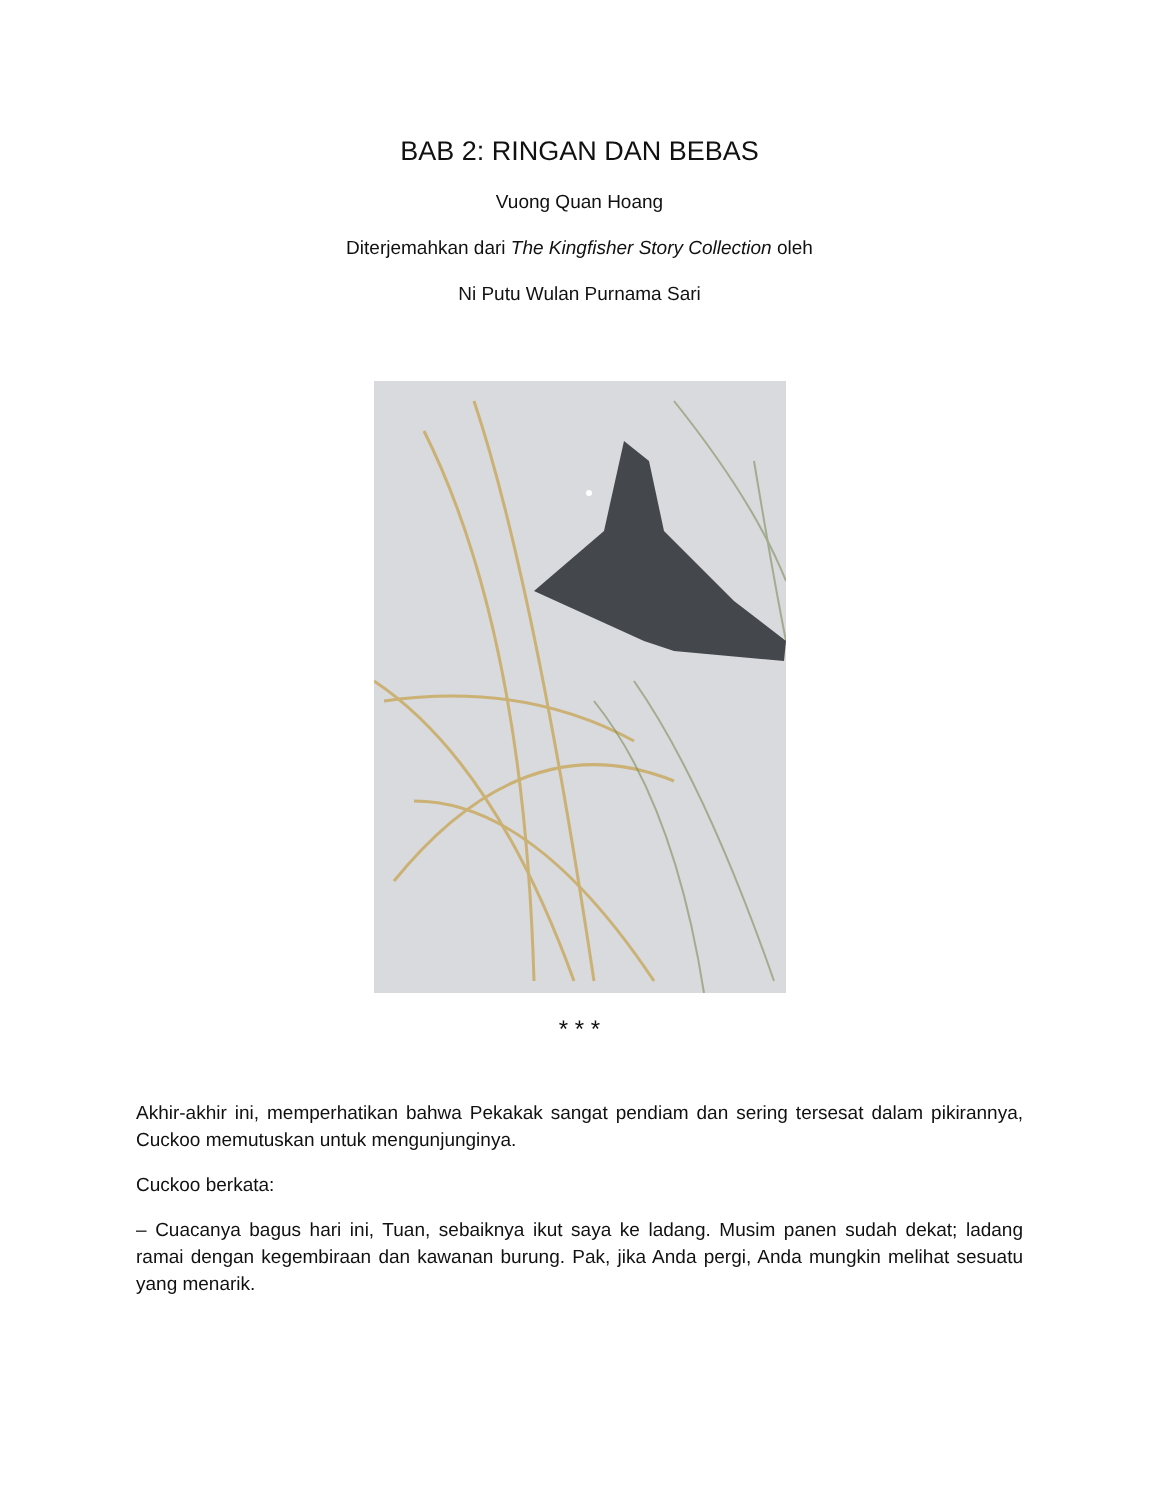BAB 2: RINGAN DAN BEBAS
Vuong Quan Hoang
Diterjemahkan dari The Kingfisher Story Collection oleh
Ni Putu Wulan Purnama Sari
* * *
Akhir-akhir ini, memperhatikan bahwa Pekakak sangat pendiam dan sering tersesat dalam pikirannya, Cuckoo memutuskan untuk mengunjunginya.
Cuckoo berkata:
– Cuacanya bagus hari ini, Tuan, sebaiknya ikut saya ke ladang. Musim panen sudah dekat; ladang ramai dengan kegembiraan dan kawanan burung. Pak, jika Anda pergi, Anda mungkin melihat sesuatu yang menarik.